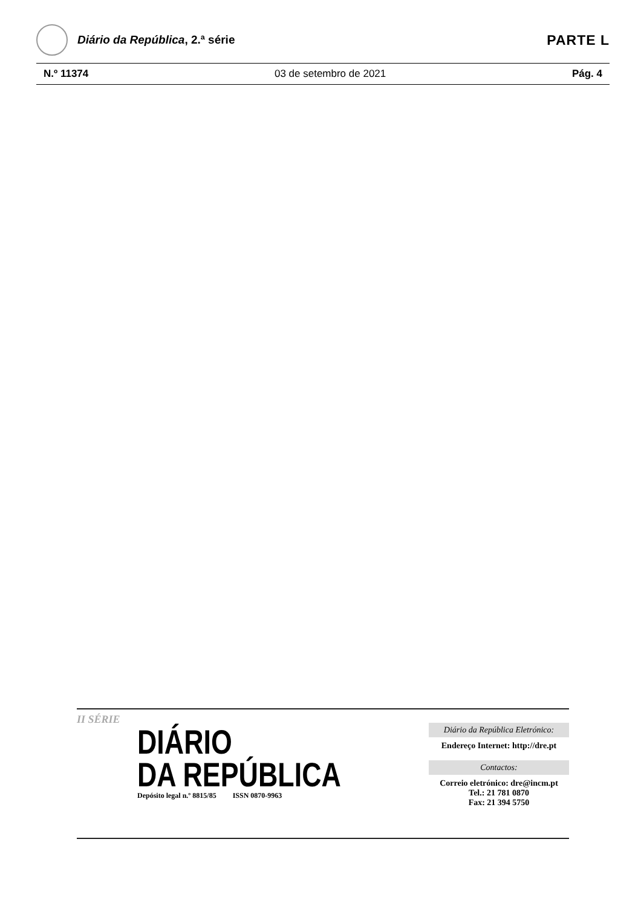Diário da República, 2.ª série
PARTE L
N.º 11374 03 de setembro de 2021 Pág. 4
II SÉRIE
DIÁRIO
DA REPÚBLICA
Depósito legal n.º 8815/85 ISSN 0870-9963
Diário da República Eletrónico:
Endereço Internet: http://dre.pt
Contactos:
Correio eletrónico: dre@incm.pt
Tel.: 21 781 0870
Fax: 21 394 5750